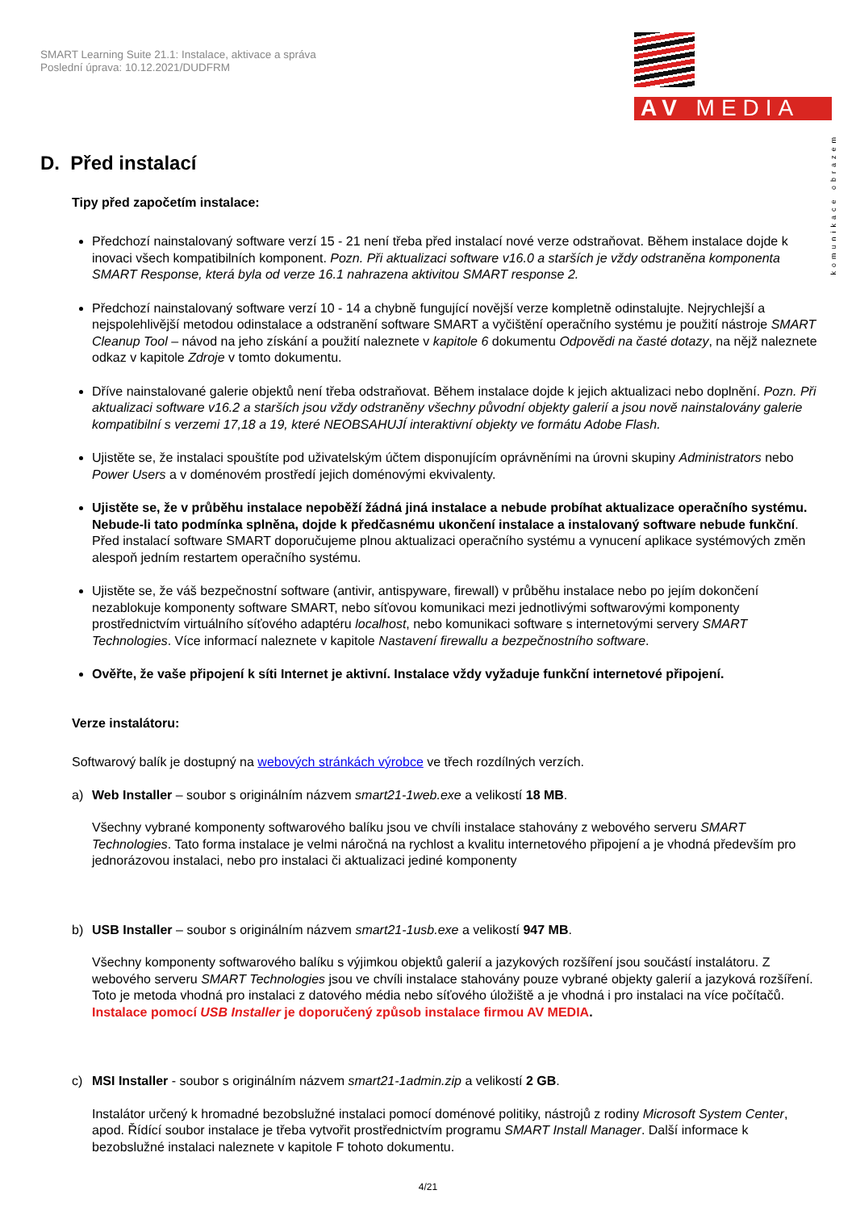SMART Learning Suite 21.1: Instalace, aktivace a správa
Poslední úprava: 10.12.2021/DUDFRM
AV MEDIA
komunikace obrazem
D. Před instalací
Tipy před započetím instalace:
Předchozí nainstalovaný software verzí 15 - 21 není třeba před instalací nové verze odstraňovat. Během instalace dojde k inovaci všech kompatibilních komponent. Pozn. Při aktualizaci software v16.0 a starších je vždy odstraněna komponenta SMART Response, která byla od verze 16.1 nahrazena aktivitou SMART response 2.
Předchozí nainstalovaný software verzí 10 - 14 a chybně fungující novější verze kompletně odinstalujte. Nejrychlejší a nejspolehlivější metodou odinstalace a odstranění software SMART a vyčištění operačního systému je použití nástroje SMART Cleanup Tool – návod na jeho získání a použití naleznete v kapitole 6 dokumentu Odpovědi na časté dotazy, na nějž naleznete odkaz v kapitole Zdroje v tomto dokumentu.
Dříve nainstalované galerie objektů není třeba odstraňovat. Během instalace dojde k jejich aktualizaci nebo doplnění. Pozn. Při aktualizaci software v16.2 a starších jsou vždy odstraněny všechny původní objekty galerií a jsou nově nainstalovány galerie kompatibilní s verzemi 17,18 a 19, které NEOBSAHUJÍ interaktivní objekty ve formátu Adobe Flash.
Ujistěte se, že instalaci spouštíte pod uživatelským účtem disponujícím oprávněními na úrovni skupiny Administrators nebo Power Users a v doménovém prostředí jejich doménovými ekvivalenty.
Ujistěte se, že v průběhu instalace nepoběží žádná jiná instalace a nebude probíhat aktualizace operačního systému. Nebude-li tato podmínka splněna, dojde k předčasnému ukončení instalace a instalovaný software nebude funkční. Před instalací software SMART doporučujeme plnou aktualizaci operačního systému a vynucení aplikace systémových změn alespoň jedním restartem operačního systému.
Ujistěte se, že váš bezpečnostní software (antivir, antispyware, firewall) v průběhu instalace nebo po jejím dokončení nezablokuje komponenty software SMART, nebo síťovou komunikaci mezi jednotlivými softwarovými komponenty prostřednictvím virtuálního síťového adaptéru localhost, nebo komunikaci software s internetovými servery SMART Technologies. Více informací naleznete v kapitole Nastavení firewallu a bezpečnostního software.
Ověřte, že vaše připojení k síti Internet je aktivní. Instalace vždy vyžaduje funkční internetové připojení.
Verze instalátoru:
Softwarový balík je dostupný na webových stránkách výrobce ve třech rozdílných verzích.
a) Web Installer – soubor s originálním názvem smart21-1web.exe a velikostí 18 MB.
Všechny vybrané komponenty softwarového balíku jsou ve chvíli instalace stahovány z webového serveru SMART Technologies. Tato forma instalace je velmi náročná na rychlost a kvalitu internetového připojení a je vhodná především pro jednorázovou instalaci, nebo pro instalaci či aktualizaci jediné komponenty
b) USB Installer – soubor s originálním názvem smart21-1usb.exe a velikostí 947 MB.
Všechny komponenty softwarového balíku s výjimkou objektů galerií a jazykových rozšíření jsou součástí instalátoru. Z webového serveru SMART Technologies jsou ve chvíli instalace stahovány pouze vybrané objekty galerií a jazyková rozšíření. Toto je metoda vhodná pro instalaci z datového média nebo síťového úložiště a je vhodná i pro instalaci na více počítačů. Instalace pomocí USB Installer je doporučený způsob instalace firmou AV MEDIA.
c) MSI Installer - soubor s originálním názvem smart21-1admin.zip a velikostí 2 GB.
Instalátor určený k hromadné bezobslužné instalaci pomocí doménové politiky, nástrojů z rodiny Microsoft System Center, apod. Řídící soubor instalace je třeba vytvořit prostřednictvím programu SMART Install Manager. Další informace k bezobslužné instalaci naleznete v kapitole F tohoto dokumentu.
4/21